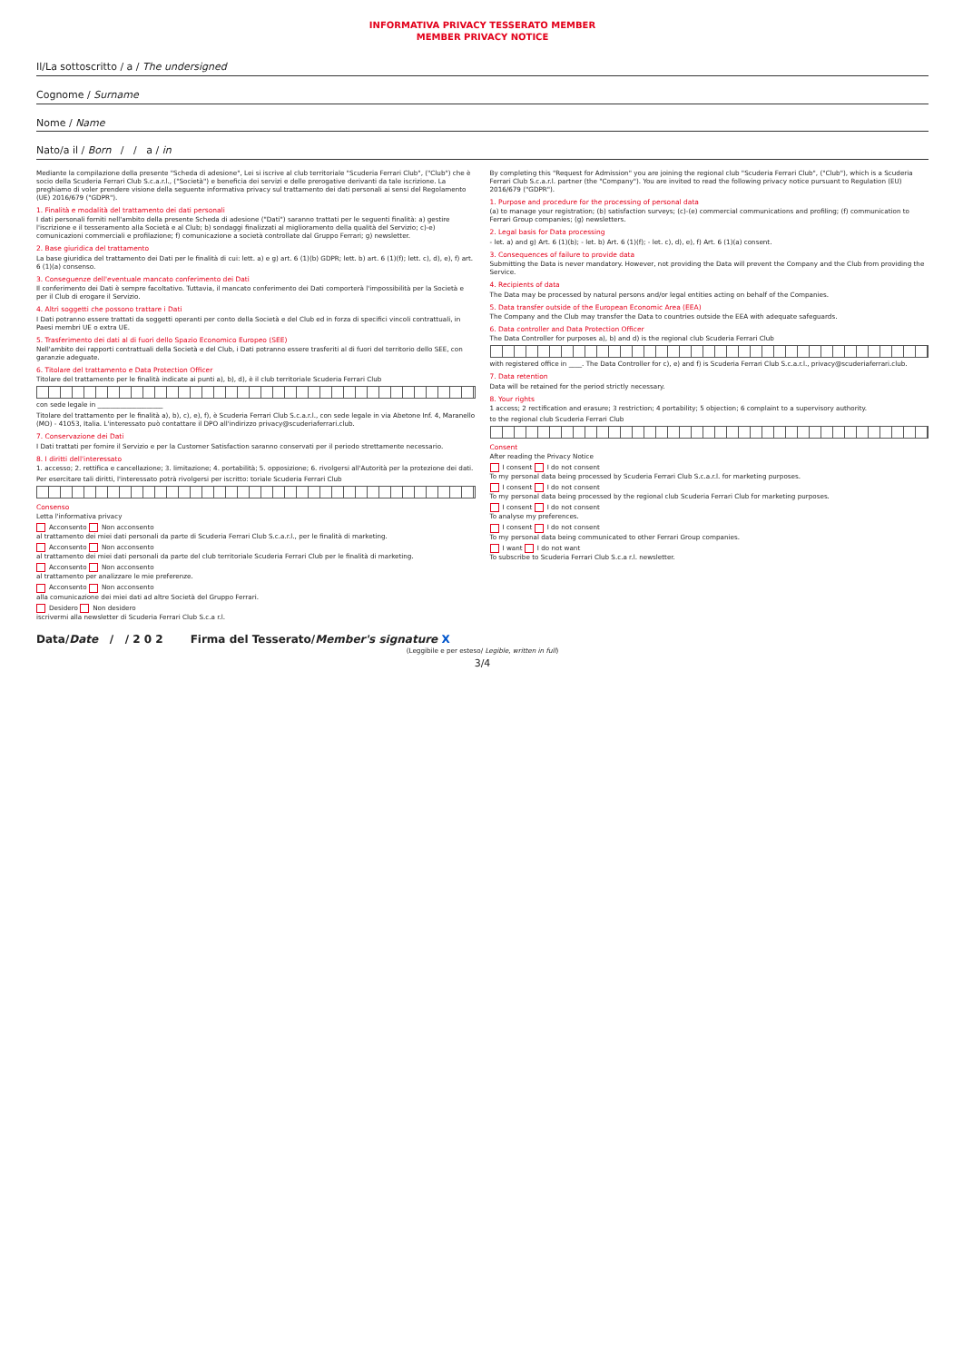INFORMATIVA PRIVACY TESSERATO MEMBER
MEMBER PRIVACY NOTICE
Il/La sottoscritto / a / The undersigned
Cognome / Surname
Nome / Name
Nato/a il / Born / / a / in
Mediante la compilazione della presente "Scheda di adesione", Lei si iscrive al club territoriale "Scuderia Ferrari Club", ("Club") che è socio della Scuderia Ferrari Club S.c.a.r.l., ("Società") e beneficia dei servizi e delle prerogative derivanti da tale iscrizione. La preghiamo di voler prendere visione della seguente informativa privacy sul trattamento dei dati personali ai sensi del Regolamento (UE) 2016/679 ("GDPR").
1. Finalità e modalità del trattamento dei dati personali
I dati personali forniti nell'ambito della presente Scheda di adesione ("Dati") saranno trattati per le seguenti finalità: a) gestire l'iscrizione e il tesseramento alla Società e al Club; b) sondaggi finalizzati al miglioramento della qualità del Servizio; c)-e) comunicazioni commerciali e profilazione; f) comunicazione a società controllate dal Gruppo Ferrari; g) newsletter.
2. Base giuridica del trattamento
La base giuridica del trattamento dei Dati per le finalità di cui: lett. a) e g) art. 6 (1)(b) GDPR; lett. b) art. 6 (1)(f); lett. c), d), e), f) art. 6 (1)(a) consenso.
3. Conseguenze dell'eventuale mancato conferimento dei Dati
Il conferimento dei Dati è sempre facoltativo. Tuttavia, il mancato conferimento dei Dati comporterà l'impossibilità per la Società e per il Club di erogare il Servizio.
4. Altri soggetti che possono trattare i Dati
I Dati potranno essere trattati da soggetti operanti per conto della Società e del Club ed in forza di specifici vincoli contrattuali, in Paesi membri UE o extra UE.
5. Trasferimento dei dati al di fuori dello Spazio Economico Europeo (SEE)
Nell'ambito dei rapporti contrattuali della Società e del Club, i Dati potranno essere trasferiti al di fuori del territorio dello SEE, con garanzie adeguate.
6. Titolare del trattamento e Data Protection Officer
Titolare del trattamento per le finalità indicate ai punti a), b), d), è il club territoriale Scuderia Ferrari Club
con sede legale in ____________________
Titolare del trattamento per le finalità a), b), c), e), f), è Scuderia Ferrari Club S.c.a.r.l., con sede legale in via Abetone Inf. 4, Maranello (MO) - 41053, Italia. L'interessato può contattare il DPO all'indirizzo privacy@scuderiaferrari.club.
7. Conservazione dei Dati
I Dati trattati per fornire il Servizio e per la Customer Satisfaction saranno conservati per il periodo strettamente necessario.
8. I diritti dell'interessato
1. accesso; 2. rettifica e cancellazione; 3. limitazione; 4. portabilità; 5. opposizione; 6. rivolgersi all'Autorità per la protezione dei dati.
Per esercitare tali diritti, l'interessato potrà rivolgersi per iscritto: toriale Scuderia Ferrari Club
Consenso
Letta l'informativa privacy
Acconsento Non acconsento
al trattamento dei miei dati personali da parte di Scuderia Ferrari Club S.c.a.r.l., per le finalità di marketing.
Acconsento Non acconsento
al trattamento dei miei dati personali da parte del club territoriale Scuderia Ferrari Club per le finalità di marketing.
Acconsento Non acconsento
al trattamento per analizzare le mie preferenze.
Acconsento Non acconsento
alla comunicazione dei miei dati ad altre Società del Gruppo Ferrari.
Desidero Non desidero
iscrivermi alla newsletter di Scuderia Ferrari Club S.c.a r.l.
By completing this "Request for Admission" you are joining the regional club "Scuderia Ferrari Club", ("Club"), which is a Scuderia Ferrari Club S.c.a.r.l. partner (the "Company"). You are invited to read the following privacy notice pursuant to Regulation (EU) 2016/679 ("GDPR").
1. Purpose and procedure for the processing of personal data
(a) to manage your registration; (b) satisfaction surveys; (c)-(e) commercial communications and profiling; (f) communication to Ferrari Group companies; (g) newsletters.
2. Legal basis for Data processing
- let. a) and g) Art. 6 (1)(b); - let. b) Art. 6 (1)(f); - let. c), d), e), f) Art. 6 (1)(a) consent.
3. Consequences of failure to provide data
Submitting the Data is never mandatory. However, not providing the Data will prevent the Company and the Club from providing the Service.
4. Recipients of data
The Data may be processed by natural persons and/or legal entities acting on behalf of the Companies.
5. Data transfer outside of the European Economic Area (EEA)
The Company and the Club may transfer the Data to countries outside the EEA with adequate safeguards.
6. Data controller and Data Protection Officer
The Data Controller for purposes a), b) and d) is the regional club Scuderia Ferrari Club
with registered office in ____. The Data Controller for c), e) and f) is Scuderia Ferrari Club S.c.a.r.l., privacy@scuderiaferrari.club.
7. Data retention
Data will be retained for the period strictly necessary.
8. Your rights
1 access; 2 rectification and erasure; 3 restriction; 4 portability; 5 objection; 6 complaint to a supervisory authority.
to the regional club Scuderia Ferrari Club
Consent
After reading the Privacy Notice
I consent I do not consent
To my personal data being processed by Scuderia Ferrari Club S.c.a.r.l. for marketing purposes.
I consent I do not consent
To my personal data being processed by the regional club Scuderia Ferrari Club for marketing purposes.
I consent I do not consent
To analyse my preferences.
I consent I do not consent
To my personal data being communicated to other Ferrari Group companies.
I want I do not want
To subscribe to Scuderia Ferrari Club S.c.a r.l. newsletter.
Data/Date / / 2 0 2 Firma del Tesserato/Member's signature X
(Leggibile e per esteso/ Legible, written in full)
3/4